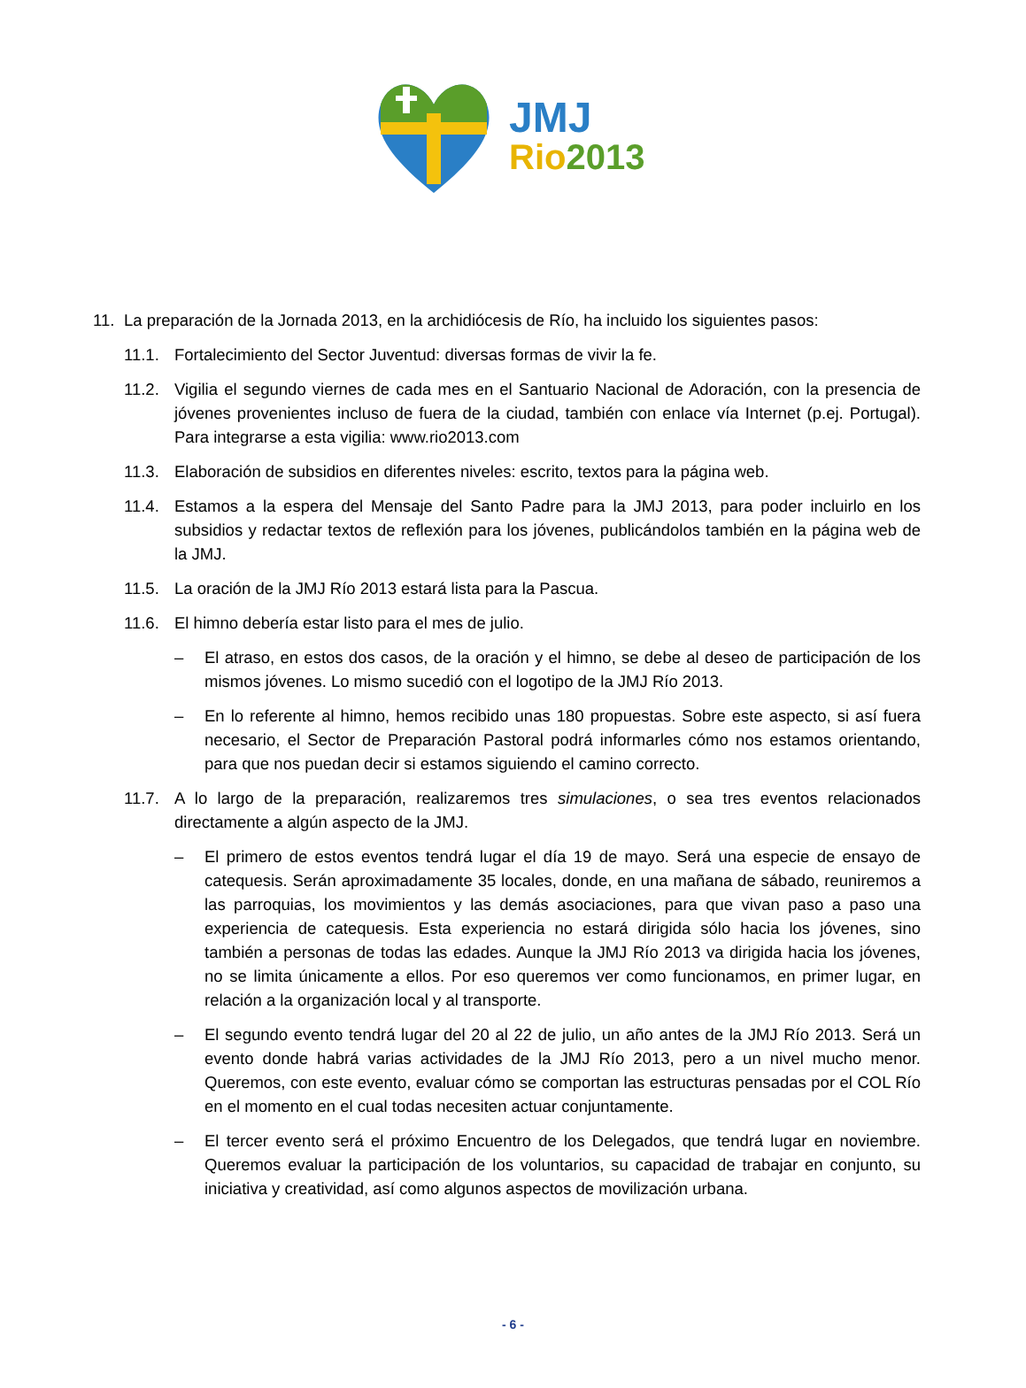JMJ
Rio 2013
11. La preparación de la Jornada 2013, en la archidiócesis de Río, ha incluido los siguientes pasos:
11.1. Fortalecimiento del Sector Juventud: diversas formas de vivir la fe.
11.2. Vigilia el segundo viernes de cada mes en el Santuario Nacional de Adoración, con la presencia de jóvenes provenientes incluso de fuera de la ciudad, también con enlace vía Internet (p.ej. Portugal). Para integrarse a esta vigilia: www.rio2013.com
11.3. Elaboración de subsidios en diferentes niveles: escrito, textos para la página web.
11.4. Estamos a la espera del Mensaje del Santo Padre para la JMJ 2013, para poder incluirlo en los subsidios y redactar textos de reflexión para los jóvenes, publicándolos también en la página web de la JMJ.
11.5. La oración de la JMJ Río 2013 estará lista para la Pascua.
11.6. El himno debería estar listo para el mes de julio.
– El atraso, en estos dos casos, de la oración y el himno, se debe al deseo de participación de los mismos jóvenes. Lo mismo sucedió con el logotipo de la JMJ Río 2013.
– En lo referente al himno, hemos recibido unas 180 propuestas. Sobre este aspecto, si así fuera necesario, el Sector de Preparación Pastoral podrá informarles cómo nos estamos orientando, para que nos puedan decir si estamos siguiendo el camino correcto.
11.7. A lo largo de la preparación, realizaremos tres simulaciones, o sea tres eventos relacionados directamente a algún aspecto de la JMJ.
– El primero de estos eventos tendrá lugar el día 19 de mayo. Será una especie de ensayo de catequesis. Serán aproximadamente 35 locales, donde, en una mañana de sábado, reuniremos a las parroquias, los movimientos y las demás asociaciones, para que vivan paso a paso una experiencia de catequesis. Esta experiencia no estará dirigida sólo hacia los jóvenes, sino también a personas de todas las edades. Aunque la JMJ Río 2013 va dirigida hacia los jóvenes, no se limita únicamente a ellos. Por eso queremos ver como funcionamos, en primer lugar, en relación a la organización local y al transporte.
– El segundo evento tendrá lugar del 20 al 22 de julio, un año antes de la JMJ Río 2013. Será un evento donde habrá varias actividades de la JMJ Río 2013, pero a un nivel mucho menor. Queremos, con este evento, evaluar cómo se comportan las estructuras pensadas por el COL Río en el momento en el cual todas necesiten actuar conjuntamente.
– El tercer evento será el próximo Encuentro de los Delegados, que tendrá lugar en noviembre. Queremos evaluar la participación de los voluntarios, su capacidad de trabajar en conjunto, su iniciativa y creatividad, así como algunos aspectos de movilización urbana.
- 6 -